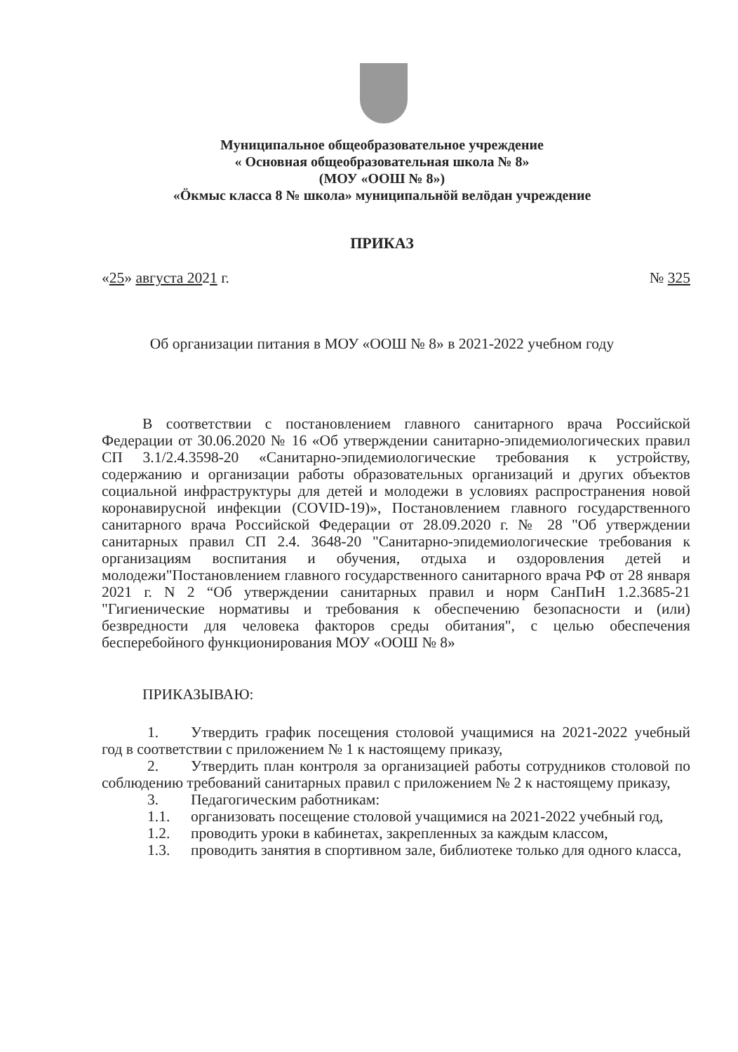Муниципальное общеобразовательное учреждение
« Основная общеобразовательная школа № 8»
(МОУ «ООШ № 8»)
«Öкмыс класса 8 № школа» муниципальнöй велöдан учреждение
ПРИКАЗ
«25» августа 2021 г. № 325
Об организации питания в МОУ «ООШ № 8» в 2021-2022 учебном году
В соответствии с постановлением главного санитарного врача Российской Федерации от 30.06.2020 № 16 «Об утверждении санитарно-эпидемиологических правил СП 3.1/2.4.3598-20 «Санитарно-эпидемиологические требования к устройству, содержанию и организации работы образовательных организаций и других объектов социальной инфраструктуры для детей и молодежи в условиях распространения новой коронавирусной инфекции (COVID-19)», Постановлением главного государственного санитарного врача Российской Федерации от 28.09.2020 г. № 28 "Об утверждении санитарных правил СП 2.4. 3648-20 "Санитарно-эпидемиологические требования к организациям воспитания и обучения, отдыха и оздоровления детей и молодежи"Постановлением главного государственного санитарного врача РФ от 28 января 2021 г. N 2 “Об утверждении санитарных правил и норм СанПиН 1.2.3685-21 "Гигиенические нормативы и требования к обеспечению безопасности и (или) безвредности для человека факторов среды обитания", с целью обеспечения бесперебойного функционирования МОУ «ООШ № 8»
ПРИКАЗЫВАЮ:
1. Утвердить график посещения столовой учащимися на 2021-2022 учебный год в соответствии с приложением № 1 к настоящему приказу,
2. Утвердить план контроля за организацией работы сотрудников столовой по соблюдению требований санитарных правил с приложением № 2 к настоящему приказу,
3. Педагогическим работникам:
1.1. организовать посещение столовой учащимися на 2021-2022 учебный год,
1.2. проводить уроки в кабинетах, закрепленных за каждым классом,
1.3. проводить занятия в спортивном зале, библиотеке только для одного класса,